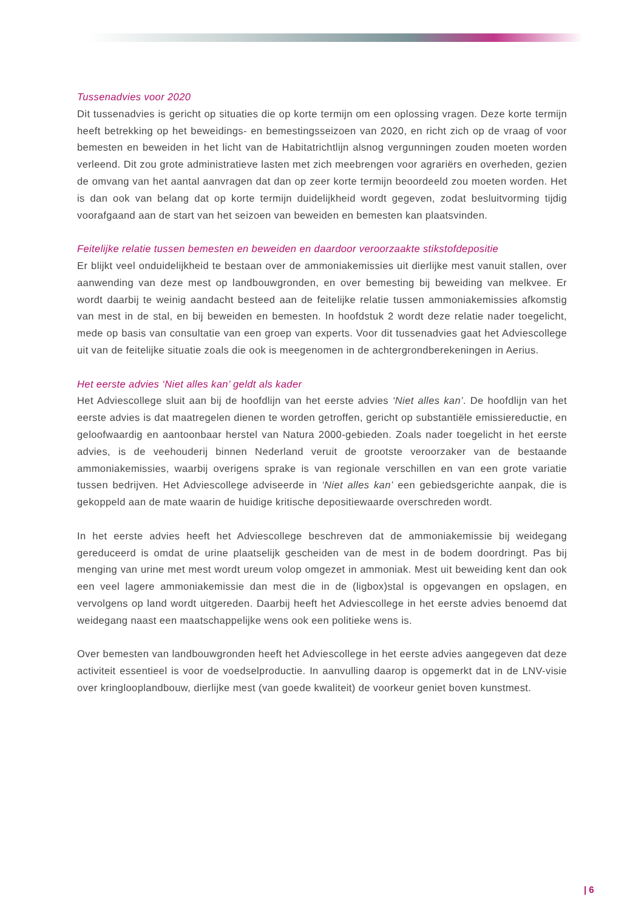Tussenadvies voor 2020
Dit tussenadvies is gericht op situaties die op korte termijn om een oplossing vragen. Deze korte termijn heeft betrekking op het beweidings- en bemestingsseizoen van 2020, en richt zich op de vraag of voor bemesten en beweiden in het licht van de Habitatrichtlijn alsnog vergunningen zouden moeten worden verleend. Dit zou grote administratieve lasten met zich meebrengen voor agrariërs en overheden, gezien de omvang van het aantal aanvragen dat dan op zeer korte termijn beoordeeld zou moeten worden. Het is dan ook van belang dat op korte termijn duidelijkheid wordt gegeven, zodat besluitvorming tijdig voorafgaand aan de start van het seizoen van beweiden en bemesten kan plaatsvinden.
Feitelijke relatie tussen bemesten en beweiden en daardoor veroorzaakte stikstofdepositie
Er blijkt veel onduidelijkheid te bestaan over de ammoniakemissies uit dierlijke mest vanuit stallen, over aanwending van deze mest op landbouwgronden, en over bemesting bij beweiding van melkvee. Er wordt daarbij te weinig aandacht besteed aan de feitelijke relatie tussen ammoniakemissies afkomstig van mest in de stal, en bij beweiden en bemesten. In hoofdstuk 2 wordt deze relatie nader toegelicht, mede op basis van consultatie van een groep van experts. Voor dit tussenadvies gaat het Adviescollege uit van de feitelijke situatie zoals die ook is meegenomen in de achtergrondberekeningen in Aerius.
Het eerste advies ‘Niet alles kan’ geldt als kader
Het Adviescollege sluit aan bij de hoofdlijn van het eerste advies ‘Niet alles kan’. De hoofdlijn van het eerste advies is dat maatregelen dienen te worden getroffen, gericht op substantiële emissiereductie, en geloofwaardig en aantoonbaar herstel van Natura 2000-gebieden. Zoals nader toegelicht in het eerste advies, is de veehouderij binnen Nederland veruit de grootste veroorzaker van de bestaande ammoniakemissies, waarbij overigens sprake is van regionale verschillen en van een grote variatie tussen bedrijven. Het Adviescollege adviseerde in ‘Niet alles kan’ een gebiedsgerichte aanpak, die is gekoppeld aan de mate waarin de huidige kritische depositiewaarde overschreden wordt.
In het eerste advies heeft het Adviescollege beschreven dat de ammoniakemissie bij weidegang gereduceerd is omdat de urine plaatselijk gescheiden van de mest in de bodem doordringt. Pas bij menging van urine met mest wordt ureum volop omgezet in ammoniak. Mest uit beweiding kent dan ook een veel lagere ammoniakemissie dan mest die in de (ligbox)stal is opgevangen en opslagen, en vervolgens op land wordt uitgereden. Daarbij heeft het Adviescollege in het eerste advies benoemd dat weidegang naast een maatschappelijke wens ook een politieke wens is.
Over bemesten van landbouwgronden heeft het Adviescollege in het eerste advies aangegeven dat deze activiteit essentieel is voor de voedselproductie. In aanvulling daarop is opgemerkt dat in de LNV-visie over kringlooplandbouw, dierlijke mest (van goede kwaliteit) de voorkeur geniet boven kunstmest.
| 6